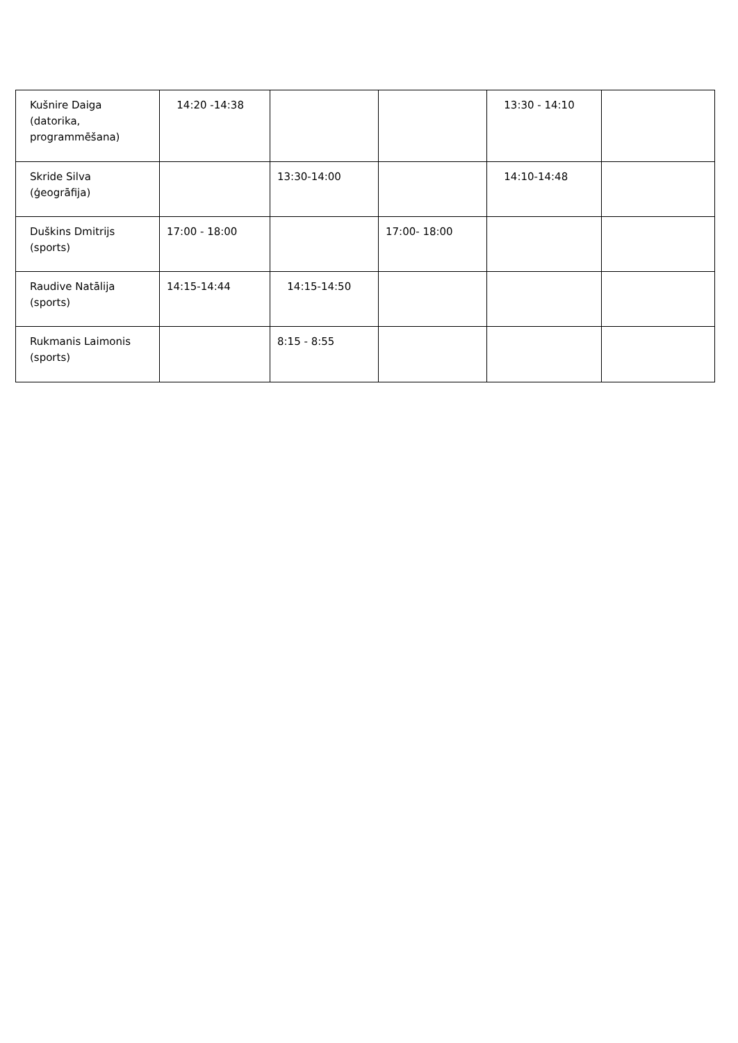| Kušnire Daiga (datorika, programmēšana) | 14:20 -14:38 | | | 13:30 - 14:10 | |
| Skride Silva (ģeogrāfija) | | 13:30-14:00 | | 14:10-14:48 | |
| Duškins Dmitrijs (sports) | 17:00 - 18:00 | | 17:00- 18:00 | | |
| Raudive Natālija (sports) | 14:15-14:44 | 14:15-14:50 | | | |
| Rukmanis Laimonis (sports) | | 8:15 - 8:55 | | | |